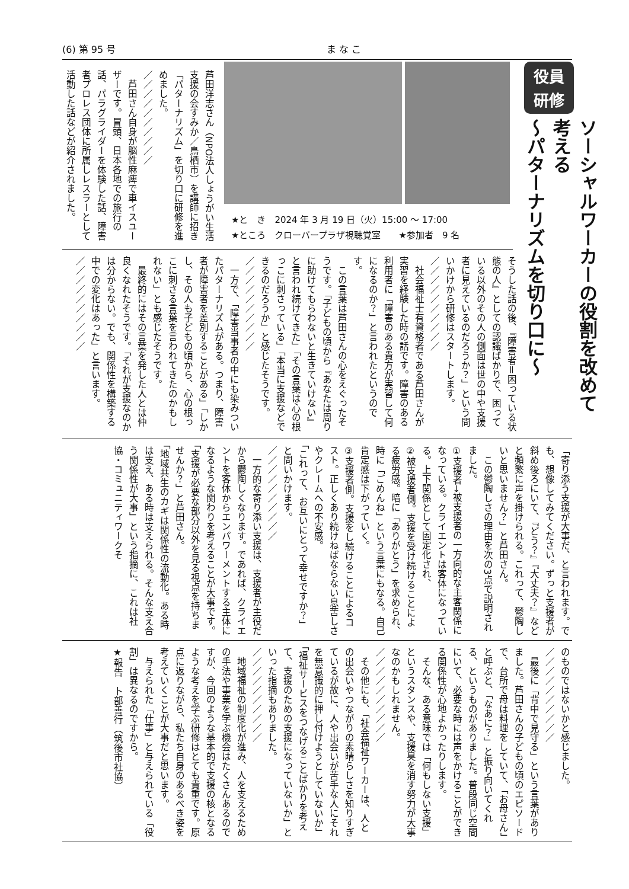(6) 第 95 号 ま な こ
役員
研修
ソーシャルワーカーの役割を改めて考える
～パターナリズムを切り口に～
★と　き　2024 年 3 月 19 日（火）15:00 ～ 17:00
★ところ　クローバープラザ視聴覚室　　★参加者　9 名
芦田洋志さん（NPO法人しょうがい生活支援の会すみか／鳥栖市）を講師に招き「パターナリズム」を切り口に研修を進めました。
／／／／／／／／／／
　芦田さん自身が脳性麻痺で車イスユーザーです。冒頭、日本各地での旅行の話、パラグライダーを体験した話、障害者プロレス団体に所属しレスラーとして活動した話などが紹介されました。
そうした話の後、『障害者＝困っている状態の人』としての認識ばかりで、困っている以外のその人の側面は世の中や支援者に見えているのだろうか？」という問いかけから研修はスタートします。
／／／／／／／／／／
　社会福祉士有資格者である芦田さんが実習を経験した時の話です。障害のある利用者に「障害のある貴方が実習して何になるのか？」と言われたというのです。
　この言葉は芦田さんの心をえぐったそうです。「子どもの頃から『あなたは周りに助けてもらわないと生きていけない』と言われ続けてきた」「その言葉は心の根っこに刺さっている」「本当に支援などできるのだろうか」と感じたそうです。
／／／／／／／／／／
　一方で、「障害当事者の中にも染みついたパターナリズムがある。つまり、障害者が障害者を差別することがある」「しかし、その人も子どもの頃から、心の根っこに刺さる言葉を言われてきたのかもしれない」とも感じたそうです。
　最終的にはその言葉を発した人とは仲良くなれたそうです。「それが支援なのかは分からない。でも、関係性を構築する中での変化はあった」と言います。
／／／／／／／／／／
「寄り添う支援が大事だ、と言われます。でも、想像してみてください。ずっと支援者が斜め後ろにいて、『どう？』『大丈夫？』などと頻繁に声を掛けられる。これって、鬱陶しいと思いません？」と芦田さん。
　この鬱陶しさの理由を次の3点で説明されました。
①支援者→被支援者の一方向的な主客関係になっている。クライエントは客体になっている。上下関係として固定化され、
②被支援者側。支援を受け続けることによる疲労感。暗に「ありがとう」を求められ、時に「ごめんね」という言葉にもなる。自己肯定感は下がっていく。
③支援者側。支援をし続けることによるコスト。正しくあり続けねばならない息苦しさやクレームへの不安感。
「これって、お互いにとって幸せですか？」と問いかけます。
／／／／／／／／／／
　一方的な寄り添い支援は、支援者が主役だから鬱陶しくなります。であれば、クライエントを客体からエンパワーメントする主体になるような関わりを考えることが大事です。
「支援が必要な部分以外を見る視点を持ちませんか？」と芦田さん。
「地域共生のカギは関係性の流動化。ある時は支え、ある時は支えられる。そんな支え合う関係性が大事」という指摘に、これは社協・コミュニティワークそ
のものではないかと感じました。
／／／／／／／／／／
　最後に「背中で見守る」という言葉がありました。芦田さんの子どもの頃のエピソードで、台所で母は料理をしていて、「お母さん」と呼ぶと、「なあに？」と振り向いてくれる、というものがありました。普段同じ空間にいて、必要な時には声をかけることができる関係性が心地よかったりします。
　そんな、ある意味では「何もしない支援」というスタンスや、支援臭を消す努力が大事なのかもしれません。
／／／／／／／／／／
　その他にも、「社会福祉ワーカーは、人との出会いやつながりの素晴らしさを知りすぎているが故に、人や出会いが苦手な人にそれを無意識的に押し付けようとしていないか」「福祉サービスをつなげることばかりを考えて、支援のための支援になっていないか」といった指摘もありました。
／／／／／／／／／／
　地域福祉の制度化が進み、人を支えるための手法や事業を学ぶ機会はたくさんあるのですが、今回のような基本的で支援の核となるような考えを学ぶ研修はとても貴重です。原点に返りながら、私たち自身のあるべき姿を考えていくことが大事だと思います。
　与えられた「仕事」と与えられている「役割」は異なるのですから。
★報告　卜部善行（筑後市社協）